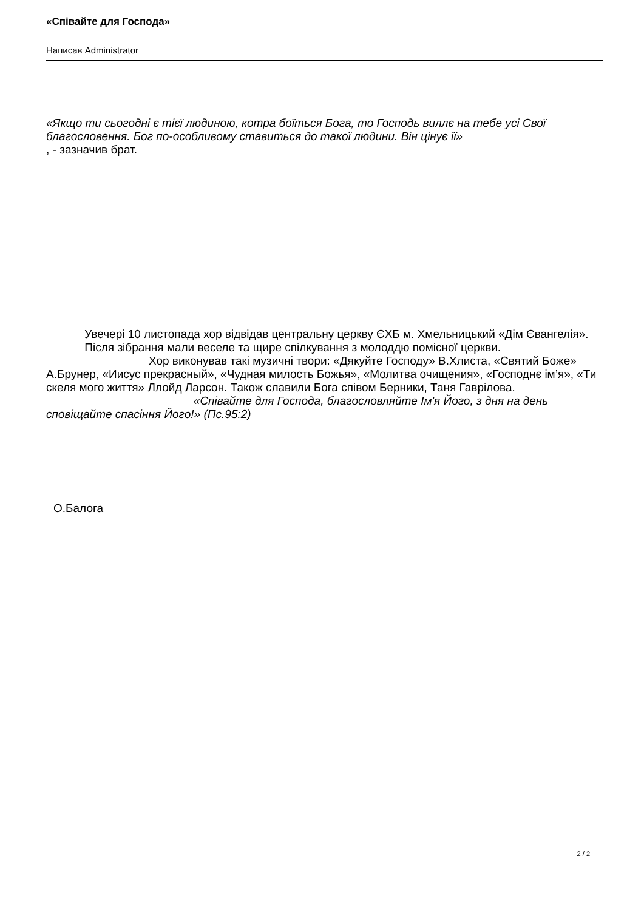«Співайте для Господа»
Написав Administrator
«Якщо ти сьогодні є тієї людиною, котра боїться Бога, то Господь виллє на тебе усі Свої благословення. Бог по-особливому ставиться до такої людини. Він цінує її»
, - зазначив брат.
Увечері 10 листопада хор відвідав центральну церкву ЄХБ м. Хмельницький «Дім Євангелія». Після зібрання мали веселе та щире спілкування з молоддю помісної церкви. Хор виконував такі музичні твори: «Дякуйте Господу» В.Хлиста, «Святий Боже» А.Брунер, «Иисус прекрасный», «Чудная милость Божья», «Молитва очищения», «Господнє ім’я», «Ти скеля мого життя» Ллойд Ларсон. Також славили Бога співом Берники, Таня Гаврілова. «Співайте для Господа, благословляйте Ім'я Його, з дня на день сповіщайте спасіння Його!» (Пс.95:2)
О.Балога
2 / 2